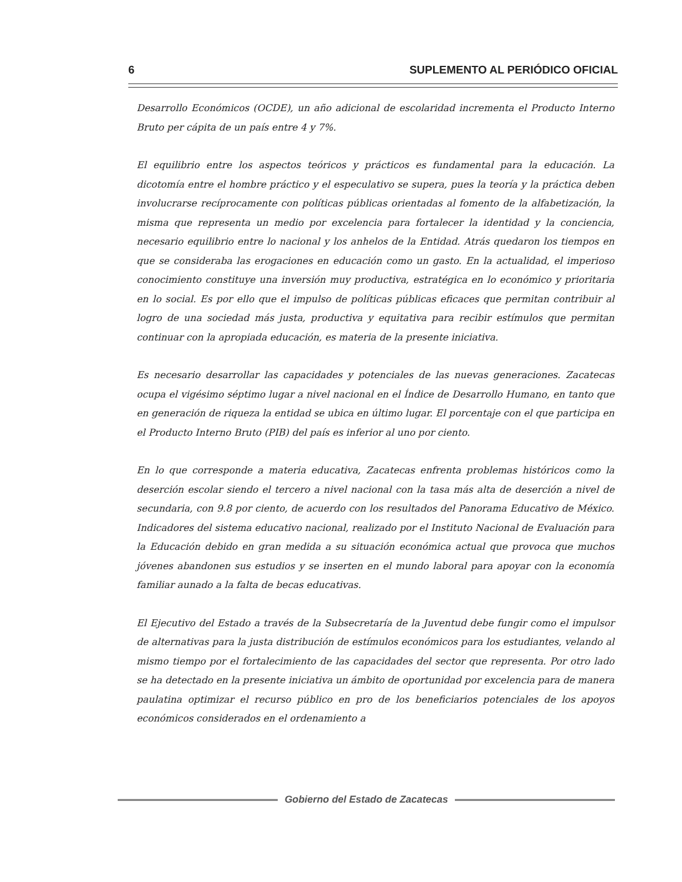6 SUPLEMENTO AL PERIÓDICO OFICIAL
Desarrollo Económicos (OCDE), un año adicional de escolaridad incrementa el Producto Interno Bruto per cápita de un país entre 4 y 7%.
El equilibrio entre los aspectos teóricos y prácticos es fundamental para la educación. La dicotomía entre el hombre práctico y el especulativo se supera, pues la teoría y la práctica deben involucrarse recíprocamente con políticas públicas orientadas al fomento de la alfabetización, la misma que representa un medio por excelencia para fortalecer la identidad y la conciencia, necesario equilibrio entre lo nacional y los anhelos de la Entidad. Atrás quedaron los tiempos en que se consideraba las erogaciones en educación como un gasto. En la actualidad, el imperioso conocimiento constituye una inversión muy productiva, estratégica en lo económico y prioritaria en lo social. Es por ello que el impulso de políticas públicas eficaces que permitan contribuir al logro de una sociedad más justa, productiva y equitativa para recibir estímulos que permitan continuar con la apropiada educación, es materia de la presente iniciativa.
Es necesario desarrollar las capacidades y potenciales de las nuevas generaciones. Zacatecas ocupa el vigésimo séptimo lugar a nivel nacional en el Índice de Desarrollo Humano, en tanto que en generación de riqueza la entidad se ubica en último lugar. El porcentaje con el que participa en el Producto Interno Bruto (PIB) del país es inferior al uno por ciento.
En lo que corresponde a materia educativa, Zacatecas enfrenta problemas históricos como la deserción escolar siendo el tercero a nivel nacional con la tasa más alta de deserción a nivel de secundaria, con 9.8 por ciento, de acuerdo con los resultados del Panorama Educativo de México. Indicadores del sistema educativo nacional, realizado por el Instituto Nacional de Evaluación para la Educación debido en gran medida a su situación económica actual que provoca que muchos jóvenes abandonen sus estudios y se inserten en el mundo laboral para apoyar con la economía familiar aunado a la falta de becas educativas.
El Ejecutivo del Estado a través de la Subsecretaría de la Juventud debe fungir como el impulsor de alternativas para la justa distribución de estímulos económicos para los estudiantes, velando al mismo tiempo por el fortalecimiento de las capacidades del sector que representa. Por otro lado se ha detectado en la presente iniciativa un ámbito de oportunidad por excelencia para de manera paulatina optimizar el recurso público en pro de los beneficiarios potenciales de los apoyos económicos considerados en el ordenamiento a
Gobierno del Estado de Zacatecas